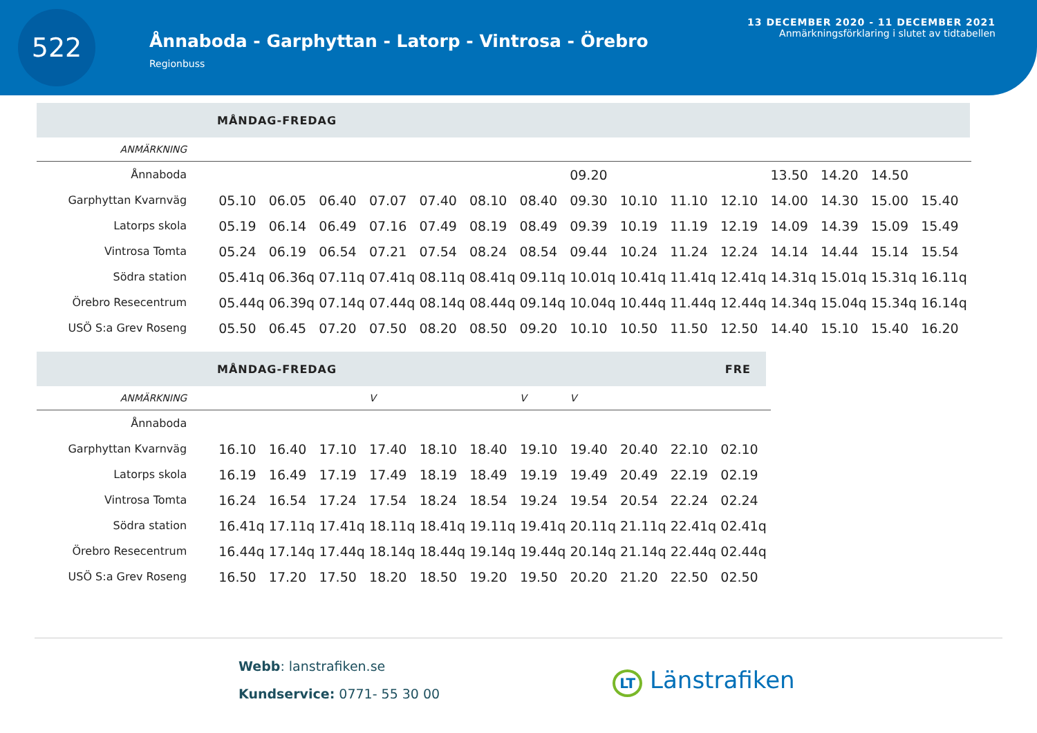522
Ånnaboda - Garphyttan - Latorp - Vintrosa - Örebro
Regionbuss
13 DECEMBER 2020 - 11 DECEMBER 2021
Anmärkningsförklaring i slutet av tidtabellen
MÅNDAG-FREDAG
| ANMÄRKNING | | | | | | | | | | | | | | | |
| Ånnaboda | | | | | | | | 09.20 | | | | 13.50 | 14.20 | 14.50 | |
| Garphyttan Kvarnväg | 05.10 | 06.05 | 06.40 | 07.07 | 07.40 | 08.10 | 08.40 | 09.30 | 10.10 | 11.10 | 12.10 | 14.00 | 14.30 | 15.00 | 15.40 |
| Latorps skola | 05.19 | 06.14 | 06.49 | 07.16 | 07.49 | 08.19 | 08.49 | 09.39 | 10.19 | 11.19 | 12.19 | 14.09 | 14.39 | 15.09 | 15.49 |
| Vintrosa Tomta | 05.24 | 06.19 | 06.54 | 07.21 | 07.54 | 08.24 | 08.54 | 09.44 | 10.24 | 11.24 | 12.24 | 14.14 | 14.44 | 15.14 | 15.54 |
| Södra station | 05.41q | 06.36q | 07.11q | 07.41q | 08.11q | 08.41q | 09.11q | 10.01q | 10.41q | 11.41q | 12.41q | 14.31q | 15.01q | 15.31q | 16.11q |
| Örebro Resecentrum | 05.44q | 06.39q | 07.14q | 07.44q | 08.14q | 08.44q | 09.14q | 10.04q | 10.44q | 11.44q | 12.44q | 14.34q | 15.04q | 15.34q | 16.14q |
| USÖ S:a Grev Roseng | 05.50 | 06.45 | 07.20 | 07.50 | 08.20 | 08.50 | 09.20 | 10.10 | 10.50 | 11.50 | 12.50 | 14.40 | 15.10 | 15.40 | 16.20 |
MÅNDAG-FREDAG FRE
| ANMÄRKNING | | | | V | | | V | V | | | |
| Ånnaboda | | | | | | | | | | | |
| Garphyttan Kvarnväg | 16.10 | 16.40 | 17.10 | 17.40 | 18.10 | 18.40 | 19.10 | 19.40 | 20.40 | 22.10 | 02.10 |
| Latorps skola | 16.19 | 16.49 | 17.19 | 17.49 | 18.19 | 18.49 | 19.19 | 19.49 | 20.49 | 22.19 | 02.19 |
| Vintrosa Tomta | 16.24 | 16.54 | 17.24 | 17.54 | 18.24 | 18.54 | 19.24 | 19.54 | 20.54 | 22.24 | 02.24 |
| Södra station | 16.41q | 17.11q | 17.41q | 18.11q | 18.41q | 19.11q | 19.41q | 20.11q | 21.11q | 22.41q | 02.41q |
| Örebro Resecentrum | 16.44q | 17.14q | 17.44q | 18.14q | 18.44q | 19.14q | 19.44q | 20.14q | 21.14q | 22.44q | 02.44q |
| USÖ S:a Grev Roseng | 16.50 | 17.20 | 17.50 | 18.20 | 18.50 | 19.20 | 19.50 | 20.20 | 21.20 | 22.50 | 02.50 |
Webb: lanstrafiken.se
Kundservice: 0771- 55 30 00
LT Länstrafiken